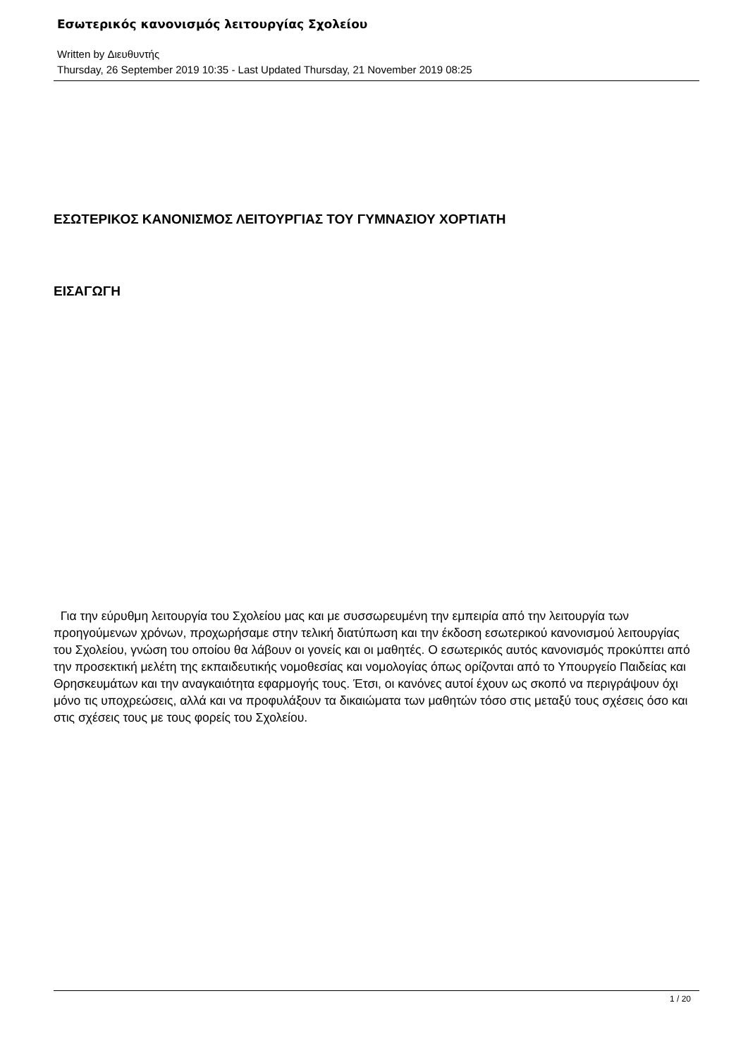Εσωτερικός κανονισμός λειτουργίας Σχολείου
Written by Διευθυντής
Thursday, 26 September 2019 10:35 - Last Updated Thursday, 21 November 2019 08:25
ΕΣΩΤΕΡΙΚΟΣ ΚΑΝΟΝΙΣΜΟΣ ΛΕΙΤΟΥΡΓΙΑΣ ΤΟΥ ΓΥΜΝΑΣΙΟΥ ΧΟΡΤΙΑΤΗ
ΕΙΣΑΓΩΓΗ
Για την εύρυθμη λειτουργία του Σχολείου μας και με συσσωρευμένη την εμπειρία από την λειτουργία των προηγούμενων χρόνων, προχωρήσαμε στην τελική διατύπωση και την έκδοση εσωτερικού κανονισμού λειτουργίας του Σχολείου, γνώση του οποίου θα λάβουν οι γονείς και οι μαθητές. Ο εσωτερικός αυτός κανονισμός προκύπτει από την προσεκτική μελέτη της εκπαιδευτικής νομοθεσίας και νομολογίας όπως ορίζονται από το Υπουργείο Παιδείας και Θρησκευμάτων και την αναγκαιότητα εφαρμογής τους. Έτσι, οι κανόνες αυτοί έχουν ως σκοπό να περιγράψουν όχι μόνο τις υποχρεώσεις, αλλά και να προφυλάξουν τα δικαιώματα των μαθητών τόσο στις μεταξύ τους σχέσεις όσο και στις σχέσεις τους με τους φορείς του Σχολείου.
1 / 20